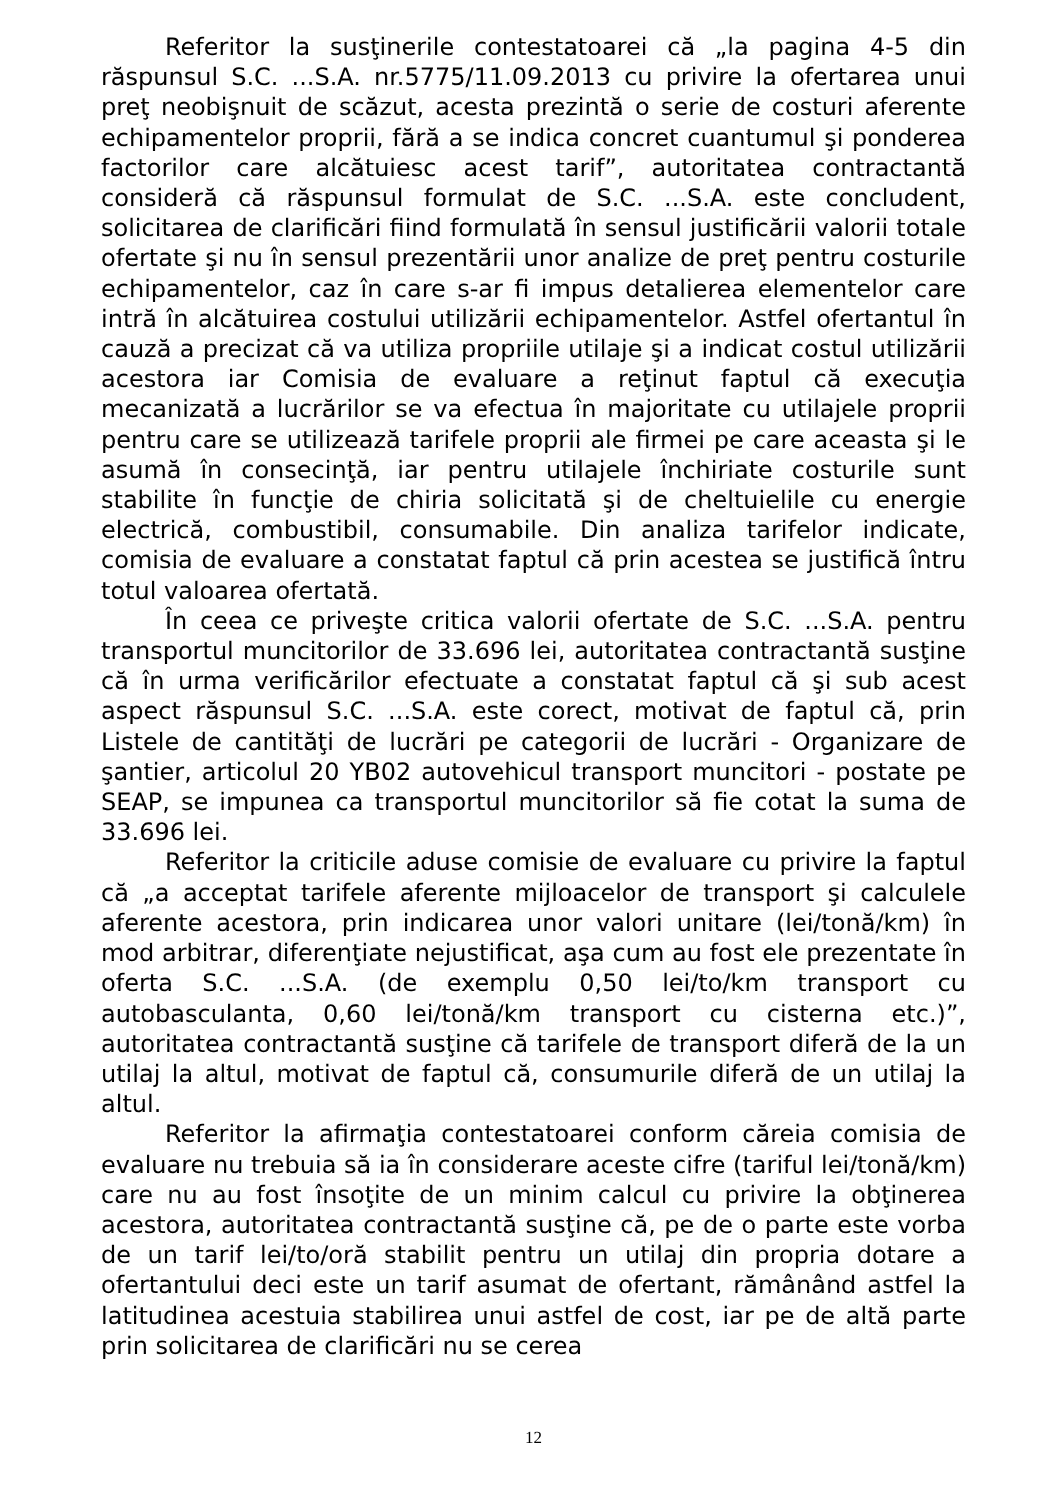Referitor la susţinerile contestatoarei că „la pagina 4-5 din răspunsul S.C. ...S.A. nr.5775/11.09.2013 cu privire la ofertarea unui preţ neobişnuit de scăzut, acesta prezintă o serie de costuri aferente echipamentelor proprii, fără a se indica concret cuantumul şi ponderea factorilor care alcătuiesc acest tarif”, autoritatea contractantă consideră că răspunsul formulat de S.C. ...S.A. este concludent, solicitarea de clarificări fiind formulată în sensul justificării valorii totale ofertate şi nu în sensul prezentării unor analize de preţ pentru costurile echipamentelor, caz în care s-ar fi impus detalierea elementelor care intră în alcătuirea costului utilizării echipamentelor. Astfel ofertantul în cauză a precizat că va utiliza propriile utilaje şi a indicat costul utilizării acestora iar Comisia de evaluare a reţinut faptul că execuţia mecanizată a lucrărilor se va efectua în majoritate cu utilajele proprii pentru care se utilizează tarifele proprii ale firmei pe care aceasta şi le asumă în consecinţă, iar pentru utilajele închiriate costurile sunt stabilite în funcţie de chiria solicitată şi de cheltuielile cu energie electrică, combustibil, consumabile. Din analiza tarifelor indicate, comisia de evaluare a constatat faptul că prin acestea se justifică întru totul valoarea ofertată.
În ceea ce priveşte critica valorii ofertate de S.C. ...S.A. pentru transportul muncitorilor de 33.696 lei, autoritatea contractantă susţine că în urma verificărilor efectuate a constatat faptul că şi sub acest aspect răspunsul S.C. ...S.A. este corect, motivat de faptul că, prin Listele de cantităţi de lucrări pe categorii de lucrări - Organizare de şantier, articolul 20 YB02 autovehicul transport muncitori - postate pe SEAP, se impunea ca transportul muncitorilor să fie cotat la suma de 33.696 lei.
Referitor la criticile aduse comisie de evaluare cu privire la faptul că „a acceptat tarifele aferente mijloacelor de transport şi calculele aferente acestora, prin indicarea unor valori unitare (lei/tonă/km) în mod arbitrar, diferenţiate nejustificat, aşa cum au fost ele prezentate în oferta S.C. ...S.A. (de exemplu 0,50 lei/to/km transport cu autobasculanta, 0,60 lei/tonă/km transport cu cisterna etc.)”, autoritatea contractantă susţine că tarifele de transport diferă de la un utilaj la altul, motivat de faptul că, consumurile diferă de un utilaj la altul.
Referitor la afirmaţia contestatoarei conform căreia comisia de evaluare nu trebuia să ia în considerare aceste cifre (tariful lei/tonă/km) care nu au fost însoţite de un minim calcul cu privire la obţinerea acestora, autoritatea contractantă susţine că, pe de o parte este vorba de un tarif lei/to/oră stabilit pentru un utilaj din propria dotare a ofertantului deci este un tarif asumat de ofertant, rămânând astfel la latitudinea acestuia stabilirea unui astfel de cost, iar pe de altă parte prin solicitarea de clarificări nu se cerea
12